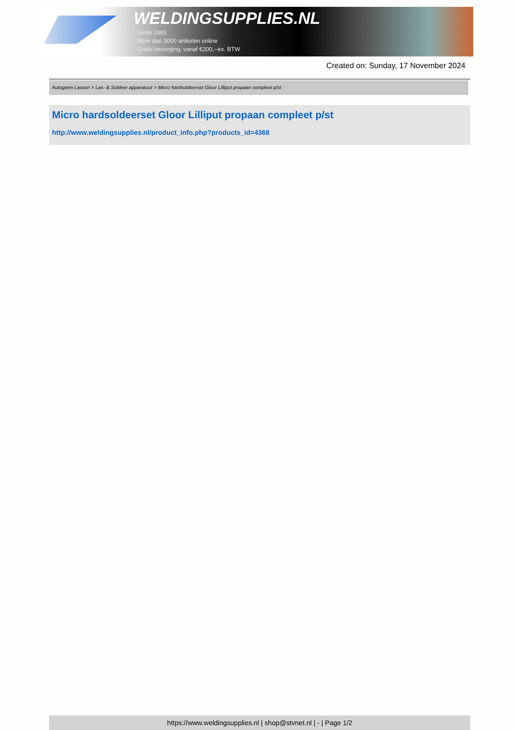WELDINGSUPPLIES.NL
- Sinds 1985
- Méér dan 3000 artikelen online
- Gratis bezorging, vanaf €200,--ex. BTW
Created on: Sunday, 17 November 2024
Autogeen Lassen > Las- & Soldeer apparatuur > Micro hardsoldeerset Gloor Lilliput propaan compleet p/st
Micro hardsoldeerset Gloor Lilliput propaan compleet p/st
http://www.weldingsupplies.nl/product_info.php?products_id=4368
https://www.weldingsupplies.nl | shop@stvnet.nl | - | Page 1/2